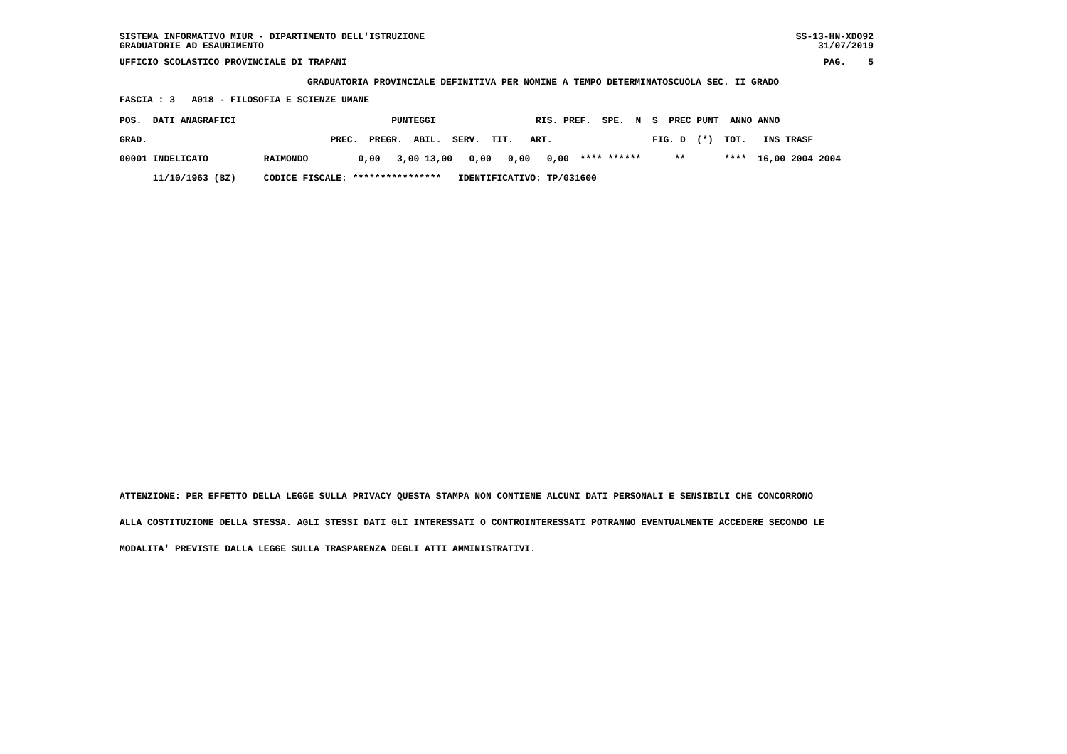SISTEMA INFORMATIVO MIUR - DIPARTIMENTO DELL'ISTRUZIONE
GRADUATORIE AD ESAURIMENTO
SS-13-HN-XDO92
31/07/2019
UFFICIO SCOLASTICO PROVINCIALE DI TRAPANI
PAG. 5
GRADUATORIA PROVINCIALE DEFINITIVA PER NOMINE A TEMPO DETERMINATOSCUOLA SEC. II GRADO
FASCIA : 3 A018 - FILOSOFIA E SCIENZE UMANE
| POS. DATI ANAGRAFICI PUNTEGGI RIS. PREF. SPE. N S PREC PUNT ANNO ANNO |
| --- |
| GRAD. PREC. PREGR. ABIL. SERV. TIT. ART. FIG. D (*) TOT. INS TRASF |
| 00001 INDELICATO RAIMONDO 0,00 3,00 13,00 0,00 0,00 0,00 **** ****** ** **** 16,00 2004 2004 |
| 11/10/1963 (BZ) CODICE FISCALE: **************** IDENTIFICATIVO: TP/031600 |
ATTENZIONE: PER EFFETTO DELLA LEGGE SULLA PRIVACY QUESTA STAMPA NON CONTIENE ALCUNI DATI PERSONALI E SENSIBILI CHE CONCORRONO
ALLA COSTITUZIONE DELLA STESSA. AGLI STESSI DATI GLI INTERESSATI O CONTROINTERESSATI POTRANNO EVENTUALMENTE ACCEDERE SECONDO LE
MODALITA' PREVISTE DALLA LEGGE SULLA TRASPARENZA DEGLI ATTI AMMINISTRATIVI.